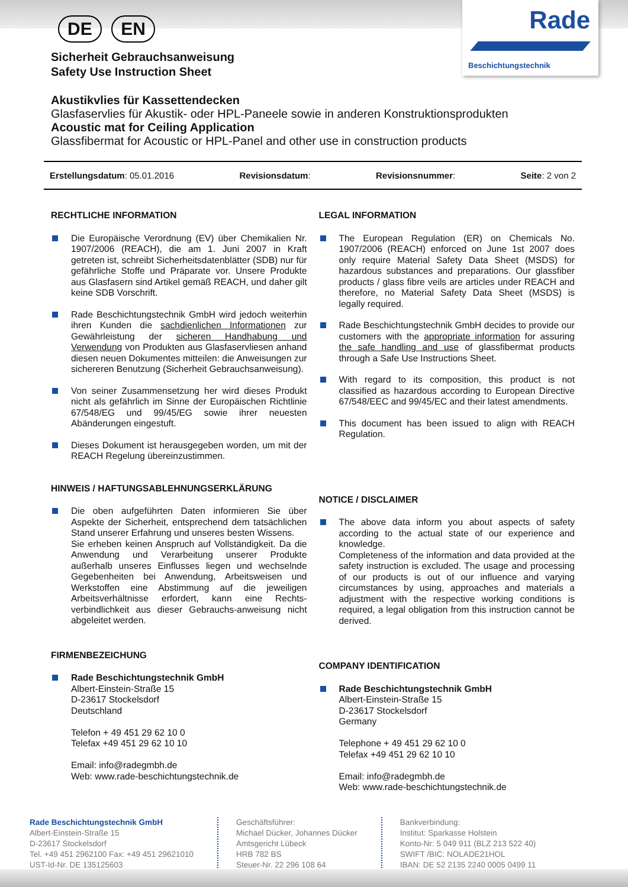Rade
Beschichtungstechnik
DE EN
Sicherheit Gebrauchsanweisung
Safety Use Instruction Sheet
Akustikvlies für Kassettendecken
Glasfaservlies für Akustik- oder HPL-Paneele sowie in anderen Konstruktionsprodukten
Acoustic mat for Ceiling Application
Glassfibermat for Acoustic or HPL-Panel and other use in construction products
Erstellungsdatum: 05.01.2016 Revisionsdatum: Revisionsnummer: Seite: 2 von 2
RECHTLICHE INFORMATION
Die Europäische Verordnung (EV) über Chemikalien Nr. 1907/2006 (REACH), die am 1. Juni 2007 in Kraft getreten ist, schreibt Sicherheitsdatenblätter (SDB) nur für gefährliche Stoffe und Präparate vor. Unsere Produkte aus Glasfasern sind Artikel gemäß REACH, und daher gilt keine SDB Vorschrift.
Rade Beschichtungstechnik GmbH wird jedoch weiterhin ihren Kunden die sachdienlichen Informationen zur Gewährleistung der sicheren Handhabung und Verwendung von Produkten aus Glasfaservliesen anhand diesen neuen Dokumentes mitteilen: die Anweisungen zur sichereren Benutzung (Sicherheit Gebrauchsanweisung).
Von seiner Zusammensetzung her wird dieses Produkt nicht als gefährlich im Sinne der Europäischen Richtlinie 67/548/EG und 99/45/EG sowie ihrer neuesten Abänderungen eingestuft.
Dieses Dokument ist herausgegeben worden, um mit der REACH Regelung übereinzustimmen.
HINWEIS / HAFTUNGSABLEHNUNGSERKLÄRUNG
Die oben aufgeführten Daten informieren Sie über Aspekte der Sicherheit, entsprechend dem tatsächlichen Stand unserer Erfahrung und unseres besten Wissens.
Sie erheben keinen Anspruch auf Vollständigkeit. Da die Anwendung und Verarbeitung unserer Produkte außerhalb unseres Einflusses liegen und wechselnde Gegebenheiten bei Anwendung, Arbeitsweisen und Werkstoffen eine Abstimmung auf die jeweiligen Arbeitsverhältnisse erfordert, kann eine Rechts-verbindlichkeit aus dieser Gebrauchs-anweisung nicht abgeleitet werden.
FIRMENBEZEICHUNG
Rade Beschichtungstechnik GmbH
Albert-Einstein-Straße 15
D-23617 Stockelsdorf
Deutschland
Telefon + 49 451 29 62 10 0
Telefax +49 451 29 62 10 10
Email: info@radegmbh.de
Web: www.rade-beschichtungstechnik.de
LEGAL INFORMATION
The European Regulation (ER) on Chemicals No. 1907/2006 (REACH) enforced on June 1st 2007 does only require Material Safety Data Sheet (MSDS) for hazardous substances and preparations. Our glassfiber products / glass fibre veils are articles under REACH and therefore, no Material Safety Data Sheet (MSDS) is legally required.
Rade Beschichtungstechnik GmbH decides to provide our customers with the appropriate information for assuring the safe handling and use of glassfibermat products through a Safe Use Instructions Sheet.
With regard to its composition, this product is not classified as hazardous according to European Directive 67/548/EEC and 99/45/EC and their latest amendments.
This document has been issued to align with REACH Regulation.
NOTICE / DISCLAIMER
The above data inform you about aspects of safety according to the actual state of our experience and knowledge.
Completeness of the information and data provided at the safety instruction is excluded. The usage and processing of our products is out of our influence and varying circumstances by using, approaches and materials a adjustment with the respective working conditions is required, a legal obligation from this instruction cannot be derived.
COMPANY IDENTIFICATION
Rade Beschichtungstechnik GmbH
Albert-Einstein-Straße 15
D-23617 Stockelsdorf
Germany
Telephone + 49 451 29 62 10 0
Telefax +49 451 29 62 10 10
Email: info@radegmbh.de
Web: www.rade-beschichtungstechnik.de
Rade Beschichtungstechnik GmbH
Albert-Einstein-Straße 15
D-23617 Stockelsdorf
Tel. +49 451 2962100 Fax: +49 451 29621010
UST-Id-Nr. DE 135125603
Geschäftsführer:
Michael Dücker, Johannes Dücker
Amtsgericht Lübeck
HRB 782 BS
Steuer-Nr. 22 296 108 64
Bankverbindung:
Institut: Sparkasse Holstein
Konto-Nr: 5 049 911 (BLZ 213 522 40)
SWIFT /BIC: NOLADE21HOL
IBAN: DE 52 2135 2240 0005 0499 11